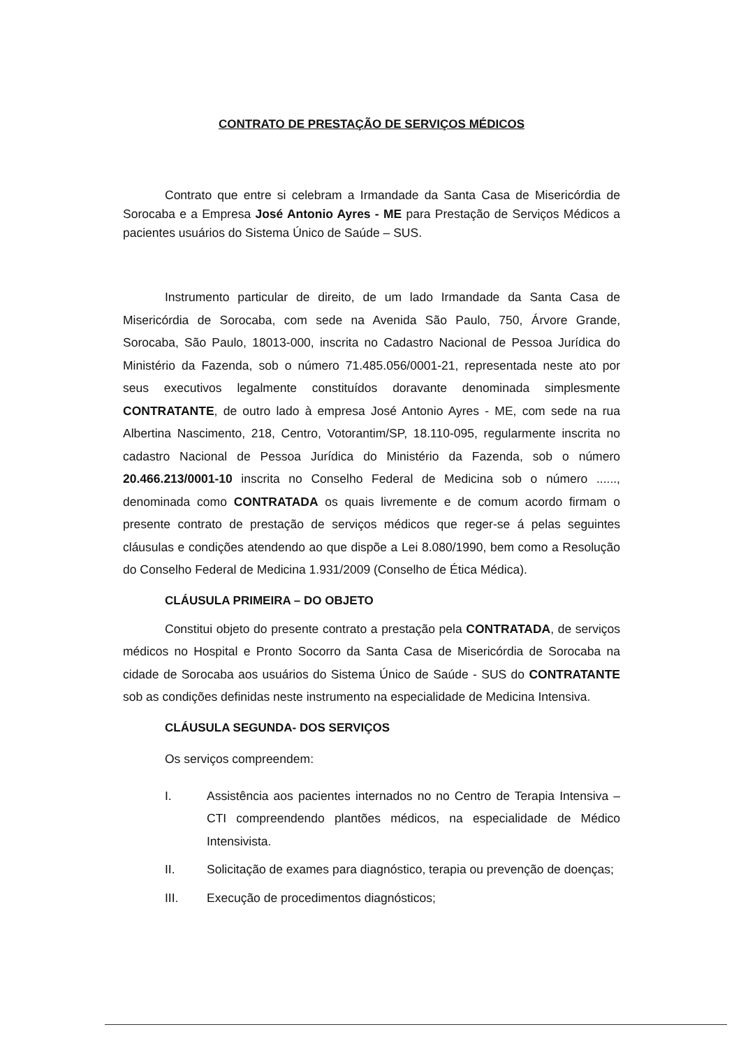CONTRATO DE PRESTAÇÃO DE SERVIÇOS MÉDICOS
Contrato que entre si celebram a Irmandade da Santa Casa de Misericórdia de Sorocaba e a Empresa José Antonio Ayres - ME para Prestação de Serviços Médicos a pacientes usuários do Sistema Único de Saúde – SUS.
Instrumento particular de direito, de um lado Irmandade da Santa Casa de Misericórdia de Sorocaba, com sede na Avenida São Paulo, 750, Árvore Grande, Sorocaba, São Paulo, 18013-000, inscrita no Cadastro Nacional de Pessoa Jurídica do Ministério da Fazenda, sob o número 71.485.056/0001-21, representada neste ato por seus executivos legalmente constituídos doravante denominada simplesmente CONTRATANTE, de outro lado à empresa José Antonio Ayres - ME, com sede na rua Albertina Nascimento, 218, Centro, Votorantim/SP, 18.110-095, regularmente inscrita no cadastro Nacional de Pessoa Jurídica do Ministério da Fazenda, sob o número 20.466.213/0001-10 inscrita no Conselho Federal de Medicina sob o número ......, denominada como CONTRATADA os quais livremente e de comum acordo firmam o presente contrato de prestação de serviços médicos que reger-se á pelas seguintes cláusulas e condições atendendo ao que dispõe a Lei 8.080/1990, bem como a Resolução do Conselho Federal de Medicina 1.931/2009 (Conselho de Ética Médica).
CLÁUSULA PRIMEIRA – DO OBJETO
Constitui objeto do presente contrato a prestação pela CONTRATADA, de serviços médicos no Hospital e Pronto Socorro da Santa Casa de Misericórdia de Sorocaba na cidade de Sorocaba aos usuários do Sistema Único de Saúde - SUS do CONTRATANTE sob as condições definidas neste instrumento na especialidade de Medicina Intensiva.
CLÁUSULA SEGUNDA- DOS SERVIÇOS
Os serviços compreendem:
I. Assistência aos pacientes internados no no Centro de Terapia Intensiva – CTI compreendendo plantões médicos, na especialidade de Médico Intensivista.
II. Solicitação de exames para diagnóstico, terapia ou prevenção de doenças;
III. Execução de procedimentos diagnósticos;